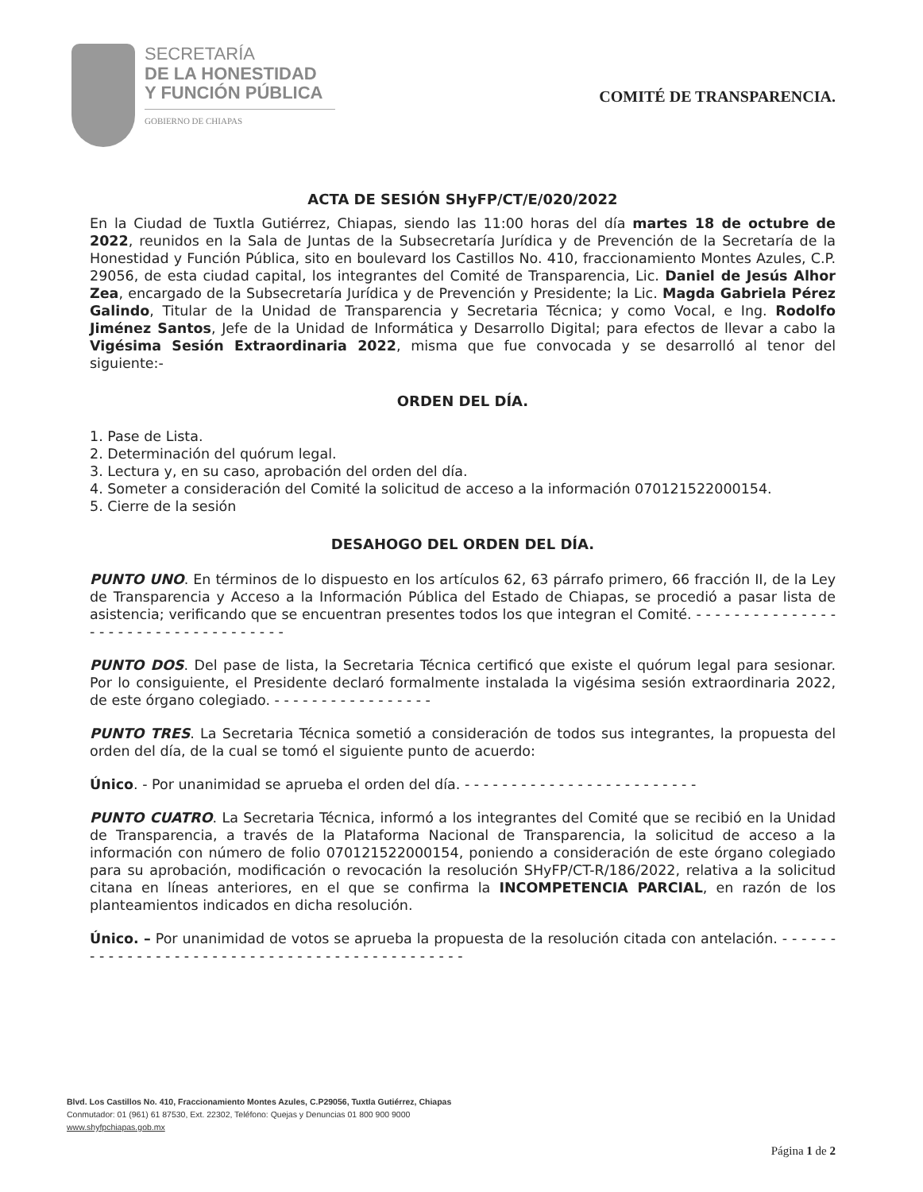SECRETARÍA
DE LA HONESTIDAD
Y FUNCIÓN PÚBLICA
GOBIERNO DE CHIAPAS
COMITÉ DE TRANSPARENCIA.
ACTA DE SESIÓN SHyFP/CT/E/020/2022
En la Ciudad de Tuxtla Gutiérrez, Chiapas, siendo las 11:00 horas del día martes 18 de octubre de 2022, reunidos en la Sala de Juntas de la Subsecretaría Jurídica y de Prevención de la Secretaría de la Honestidad y Función Pública, sito en boulevard los Castillos No. 410, fraccionamiento Montes Azules, C.P. 29056, de esta ciudad capital, los integrantes del Comité de Transparencia, Lic. Daniel de Jesús Alhor Zea, encargado de la Subsecretaría Jurídica y de Prevención y Presidente; la Lic. Magda Gabriela Pérez Galindo, Titular de la Unidad de Transparencia y Secretaria Técnica; y como Vocal, e Ing. Rodolfo Jiménez Santos, Jefe de la Unidad de Informática y Desarrollo Digital; para efectos de llevar a cabo la Vigésima Sesión Extraordinaria 2022, misma que fue convocada y se desarrolló al tenor del siguiente:-
ORDEN DEL DÍA.
1. Pase de Lista.
2. Determinación del quórum legal.
3. Lectura y, en su caso, aprobación del orden del día.
4. Someter a consideración del Comité la solicitud de acceso a la información 070121522000154.
5. Cierre de la sesión
DESAHOGO DEL ORDEN DEL DÍA.
PUNTO UNO. En términos de lo dispuesto en los artículos 62, 63 párrafo primero, 66 fracción II, de la Ley de Transparencia y Acceso a la Información Pública del Estado de Chiapas, se procedió a pasar lista de asistencia; verificando que se encuentran presentes todos los que integran el Comité. - - - - - - - - - - - - - - - - - - - - - - - - - - - - - - - - - - - -
PUNTO DOS. Del pase de lista, la Secretaria Técnica certificó que existe el quórum legal para sesionar. Por lo consiguiente, el Presidente declaró formalmente instalada la vigésima sesión extraordinaria 2022, de este órgano colegiado. - - - - - - - - - - - - - - - - -
PUNTO TRES. La Secretaria Técnica sometió a consideración de todos sus integrantes, la propuesta del orden del día, de la cual se tomó el siguiente punto de acuerdo:
Único. - Por unanimidad se aprueba el orden del día. - - - - - - - - - - - - - - - - - - - - - - - - -
PUNTO CUATRO. La Secretaria Técnica, informó a los integrantes del Comité que se recibió en la Unidad de Transparencia, a través de la Plataforma Nacional de Transparencia, la solicitud de acceso a la información con número de folio 070121522000154, poniendo a consideración de este órgano colegiado para su aprobación, modificación o revocación la resolución SHyFP/CT-R/186/2022, relativa a la solicitud citana en líneas anteriores, en el que se confirma la INCOMPETENCIA PARCIAL, en razón de los planteamientos indicados en dicha resolución.
Único. – Por unanimidad de votos se aprueba la propuesta de la resolución citada con antelación. - - - - - - - - - - - - - - - - - - - - - - - - - - - - - - - - - - - - - - - - - - - - - -
Blvd. Los Castillos No. 410, Fraccionamiento Montes Azules, C.P29056, Tuxtla Gutiérrez, Chiapas
Conmutador: 01 (961) 61 87530, Ext. 22302, Teléfono: Quejas y Denuncias 01 800 900 9000
www.shyfpchiapas.gob.mx
Página 1 de 2